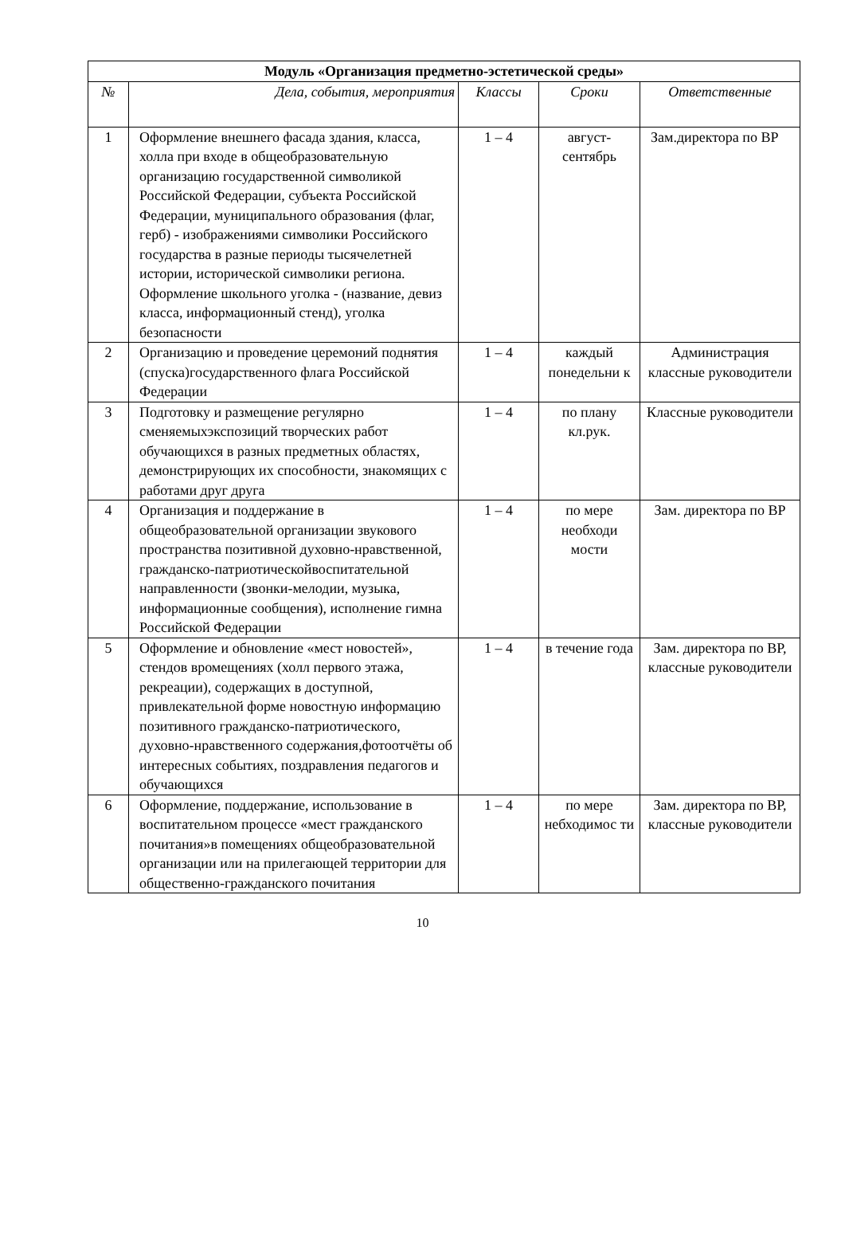| Модуль «Организация предметно-эстетической среды» | | | | |
| --- | --- | --- | --- | --- |
| № | Дела, события, мероприятия | Классы | Сроки | Ответственные |
| 1 | Оформление внешнего фасада здания, класса, холла при входе в общеобразовательную организацию государственной символикой Российской Федерации, субъекта Российской Федерации, муниципального образования (флаг, герб) - изображениями символики Российского государства в разные периоды тысячелетней истории, исторической символики региона. Оформление школьного уголка - (название, девиз класса, информационный стенд), уголка безопасности | 1 – 4 | август-сентябрь | Зам.директора по ВР |
| 2 | Организацию и проведение церемоний поднятия (спуска)государственного флага Российской Федерации | 1 – 4 | каждый понедельни к | Администрация классные руководители |
| 3 | Подготовку и размещение регулярно сменяемыхэкспозиций творческих работ обучающихся в разных предметных областях, демонстрирующих их способности, знакомящих с работами друг друга | 1 – 4 | по плану кл.рук. | Классные руководители |
| 4 | Организация и поддержание в общеобразовательной организации звукового пространства позитивной духовно-нравственной, гражданско-патриотическойвоспитательной направленности (звонки-мелодии, музыка, информационные сообщения), исполнение гимна Российской Федерации | 1 – 4 | по мере необходи мости | Зам. директора по ВР |
| 5 | Оформление и обновление «мест новостей», стендов вромещениях (холл первого этажа, рекреации), содержащих в доступной, привлекательной форме новостную информацию позитивного гражданско-патриотического, духовно-нравственного содержания,фотоотчёты об интересных событиях, поздравления педагогов и обучающихся | 1 – 4 | в течение года | Зам. директора по ВР, классные руководители |
| 6 | Оформление, поддержание, использование в воспитательном процессе «мест гражданского почитания»в помещениях общеобразовательной организации или на прилегающей территории для общественно-гражданского почитания | 1 – 4 | по мере небходимос ти | Зам. директора по ВР, классные руководители |
10